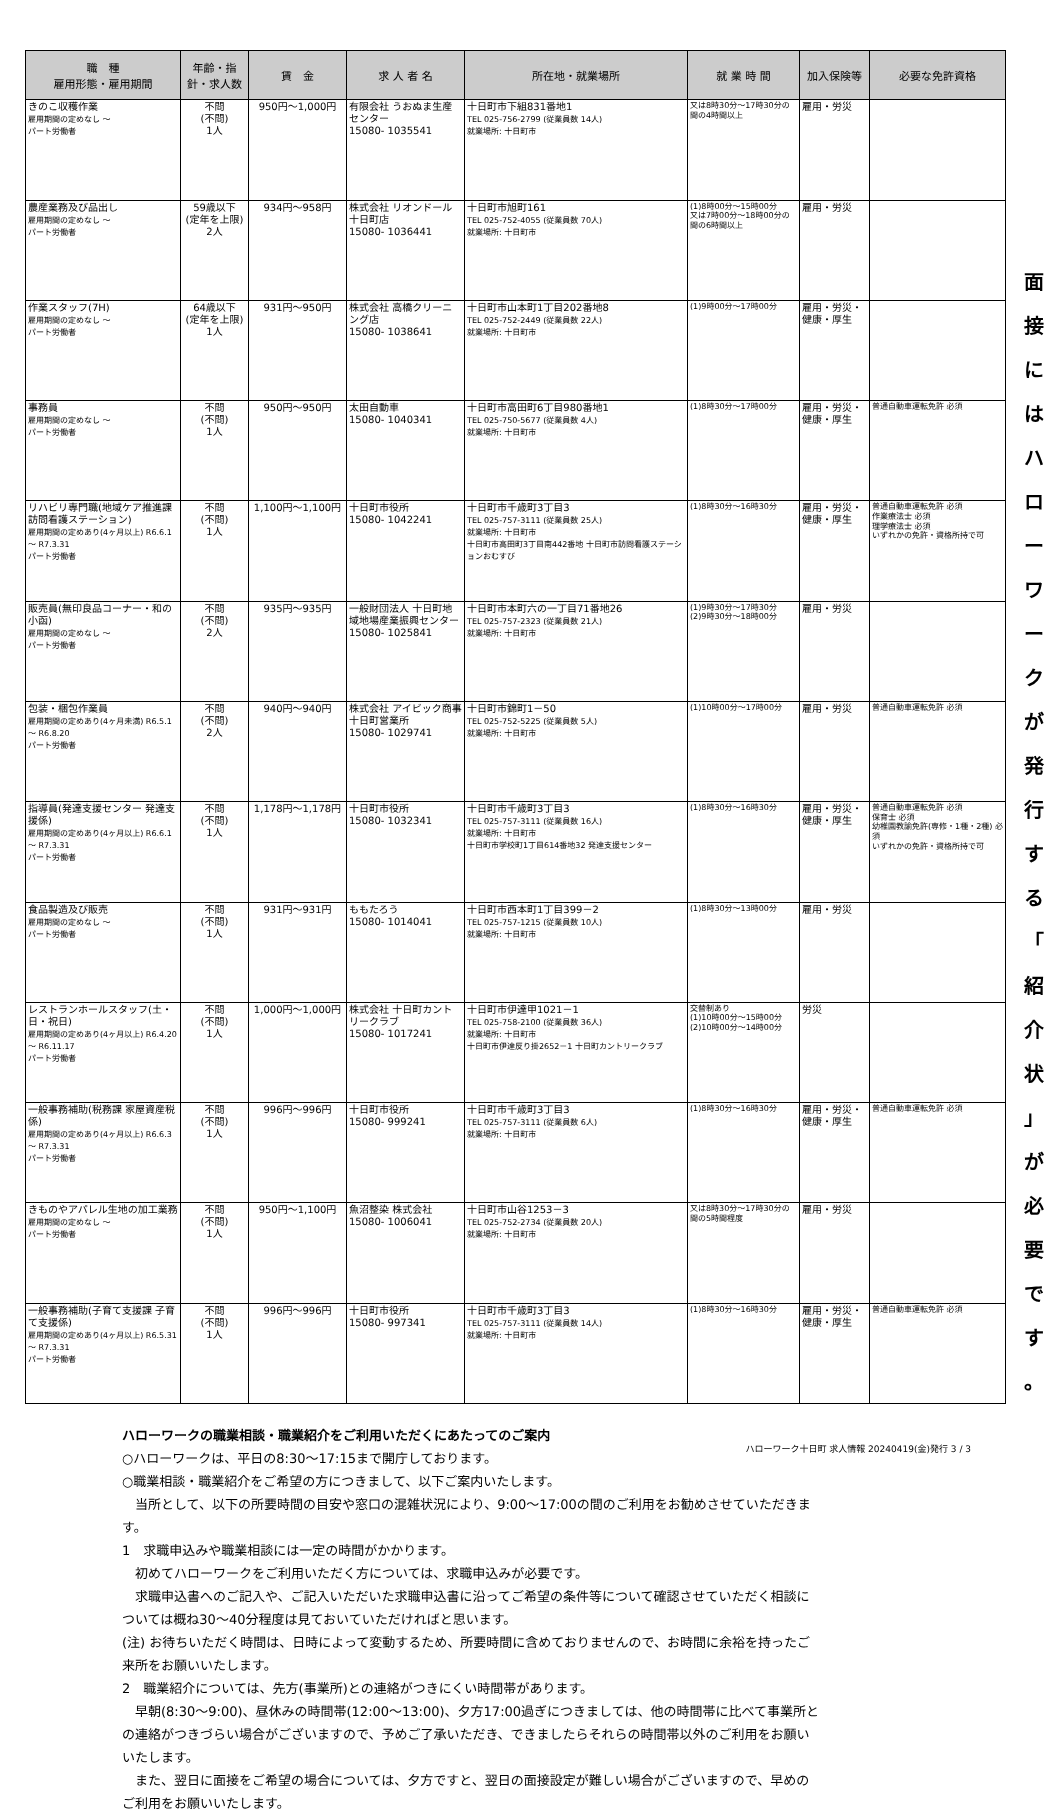| 職 種 雇用形態・雇用期間 | 年齢・指針・求人数 | 賃 金 | 求 人 者 名 | 所在地・就業場所 | 就 業 時 間 | 加入保険等 | 必要な免許資格 |
| --- | --- | --- | --- | --- | --- | --- | --- |
| きのこ収穫作業 雇用期間の定めなし ～ パート労働者 | 不問 (不問) 1人 | 950円～1,000円 | 有限会社 うおぬま生産センター 15080- 1035541 | 十日町市下組831番地1 TEL 025-756-2799 (従業員数 14人) 就業場所: 十日町市 | 又は8時30分～17時30分の間の4時間以上 | 雇用・労災 | |
| 農産業務及び品出し 雇用期間の定めなし ～ パート労働者 | 59歳以下 (定年を上限) 2人 | 934円～958円 | 株式会社 リオンドール 十日町店 15080- 1036441 | 十日町市旭町161 TEL 025-752-4055 (従業員数 70人) 就業場所: 十日町市 | (1)8時00分～15時00分 又は7時00分～18時00分の間の6時間以上 | 雇用・労災 | |
| 作業スタッフ(7H) 雇用期間の定めなし ～ パート労働者 | 64歳以下 (定年を上限) 1人 | 931円～950円 | 株式会社 高橋クリーニング店 15080- 1038641 | 十日町市山本町1丁目202番地8 TEL 025-752-2449 (従業員数 22人) 就業場所: 十日町市 | (1)9時00分～17時00分 | 雇用・労災・健康・厚生 | |
| 事務員 雇用期間の定めなし ～ パート労働者 | 不問 (不問) 1人 | 950円～950円 | 太田自動車 15080- 1040341 | 十日町市高田町6丁目980番地1 TEL 025-750-5677 (従業員数 4人) 就業場所: 十日町市 | (1)8時30分～17時00分 | 雇用・労災・健康・厚生 | 普通自動車運転免許 必須 |
| リハビリ専門職(地域ケア推進課 訪問看護ステーション) 雇用期間の定めあり(4ヶ月以上) R6.6.1 ～ R7.3.31 パート労働者 | 不問 (不問) 1人 | 1,100円～1,100円 | 十日町市役所 15080- 1042241 | 十日町市千歳町3丁目3 TEL 025-757-3111 (従業員数 25人) 就業場所: 十日町市 十日町市高田町3丁目南442番地 十日町市訪問看護ステーションおむすび | (1)8時30分～16時30分 | 雇用・労災・健康・厚生 | 普通自動車運転免許 必須 作業療法士 必須 理学療法士 必須 いずれかの免許・資格所持で可 |
| 販売員(無印良品コーナー・和の小函) 雇用期間の定めなし ～ パート労働者 | 不問 (不問) 2人 | 935円～935円 | 一般財団法人 十日町地域地場産業振興センター 15080- 1025841 | 十日町市本町六の一丁目71番地26 TEL 025-757-2323 (従業員数 21人) 就業場所: 十日町市 | (1)9時30分～17時30分 (2)9時30分～18時00分 | 雇用・労災 | |
| 包装・梱包作業員 雇用期間の定めあり(4ヶ月未満) R6.5.1 ～ R6.8.20 パート労働者 | 不問 (不問) 2人 | 940円～940円 | 株式会社 アイビック商事 十日町営業所 15080- 1029741 | 十日町市錦町1－50 TEL 025-752-5225 (従業員数 5人) 就業場所: 十日町市 | (1)10時00分～17時00分 | 雇用・労災 | 普通自動車運転免許 必須 |
| 指導員(発達支援センター 発達支援係) 雇用期間の定めあり(4ヶ月以上) R6.6.1 ～ R7.3.31 パート労働者 | 不問 (不問) 1人 | 1,178円～1,178円 | 十日町市役所 15080- 1032341 | 十日町市千歳町3丁目3 TEL 025-757-3111 (従業員数 16人) 就業場所: 十日町市 十日町市学校町1丁目614番地32 発達支援センター | (1)8時30分～16時30分 | 雇用・労災・健康・厚生 | 普通自動車運転免許 必須 保育士 必須 幼稚園教諭免許(専修・1種・2種) 必須 いずれかの免許・資格所持で可 |
| 食品製造及び販売 雇用期間の定めなし ～ パート労働者 | 不問 (不問) 1人 | 931円～931円 | ももたろう 15080- 1014041 | 十日町市西本町1丁目399－2 TEL 025-757-1215 (従業員数 10人) 就業場所: 十日町市 | (1)8時30分～13時00分 | 雇用・労災 | |
| レストランホールスタッフ(土・日・祝日) 雇用期間の定めあり(4ヶ月以上) R6.4.20 ～ R6.11.17 パート労働者 | 不問 (不問) 1人 | 1,000円～1,000円 | 株式会社 十日町カントリークラブ 15080- 1017241 | 十日町市伊達甲1021－1 TEL 025-758-2100 (従業員数 36人) 就業場所: 十日町市 十日町市伊達反り掛2652－1 十日町カントリークラブ | 交替制あり (1)10時00分～15時00分 (2)10時00分～14時00分 | 労災 | |
| 一般事務補助(税務課 家屋資産税係) 雇用期間の定めあり(4ヶ月以上) R6.6.3 ～ R7.3.31 パート労働者 | 不問 (不問) 1人 | 996円～996円 | 十日町市役所 15080- 999241 | 十日町市千歳町3丁目3 TEL 025-757-3111 (従業員数 6人) 就業場所: 十日町市 | (1)8時30分～16時30分 | 雇用・労災・健康・厚生 | 普通自動車運転免許 必須 |
| きものやアパレル生地の加工業務 雇用期間の定めなし ～ パート労働者 | 不問 (不問) 1人 | 950円～1,100円 | 魚沼整染 株式会社 15080- 1006041 | 十日町市山谷1253－3 TEL 025-752-2734 (従業員数 20人) 就業場所: 十日町市 | 又は8時30分～17時30分の間の5時間程度 | 雇用・労災 | |
| 一般事務補助(子育て支援課 子育て支援係) 雇用期間の定めあり(4ヶ月以上) R6.5.31 ～ R7.3.31 パート労働者 | 不問 (不問) 1人 | 996円～996円 | 十日町市役所 15080- 997341 | 十日町市千歳町3丁目3 TEL 025-757-3111 (従業員数 14人) 就業場所: 十日町市 | (1)8時30分～16時30分 | 雇用・労災・健康・厚生 | 普通自動車運転免許 必須 |
面
接
に
は
ハ
ロ
ー
ワ
ー
ク
が
発
行
す
る
「
紹
介
状
」
が
必
要
で
す
。
ハローワークの職業相談・職業紹介をご利用いただくにあたってのご案内
○ハローワークは、平日の8:30～17:15まで開庁しております。
○職業相談・職業紹介をご希望の方につきまして、以下ご案内いたします。
　当所として、以下の所要時間の目安や窓口の混雑状況により、9:00～17:00の間のご利用をお勧めさせていただきます。
1　求職申込みや職業相談には一定の時間がかかります。
　初めてハローワークをご利用いただく方については、求職申込みが必要です。
　求職申込書へのご記入や、ご記入いただいた求職申込書に沿ってご希望の条件等について確認させていただく相談については概ね30～40分程度は見ておいていただければと思います。
(注) お待ちいただく時間は、日時によって変動するため、所要時間に含めておりませんので、お時間に余裕を持ったご来所をお願いいたします。
2　職業紹介については、先方(事業所)との連絡がつきにくい時間帯があります。
　早朝(8:30～9:00)、昼休みの時間帯(12:00～13:00)、夕方17:00過ぎにつきましては、他の時間帯に比べて事業所との連絡がつきづらい場合がございますので、予めご了承いただき、できましたらそれらの時間帯以外のご利用をお願いいたします。
　また、翌日に面接をご希望の場合については、夕方ですと、翌日の面接設定が難しい場合がございますので、早めのご利用をお願いいたします。
ハローワーク十日町 求人情報 20240419(金)発行 3 / 3